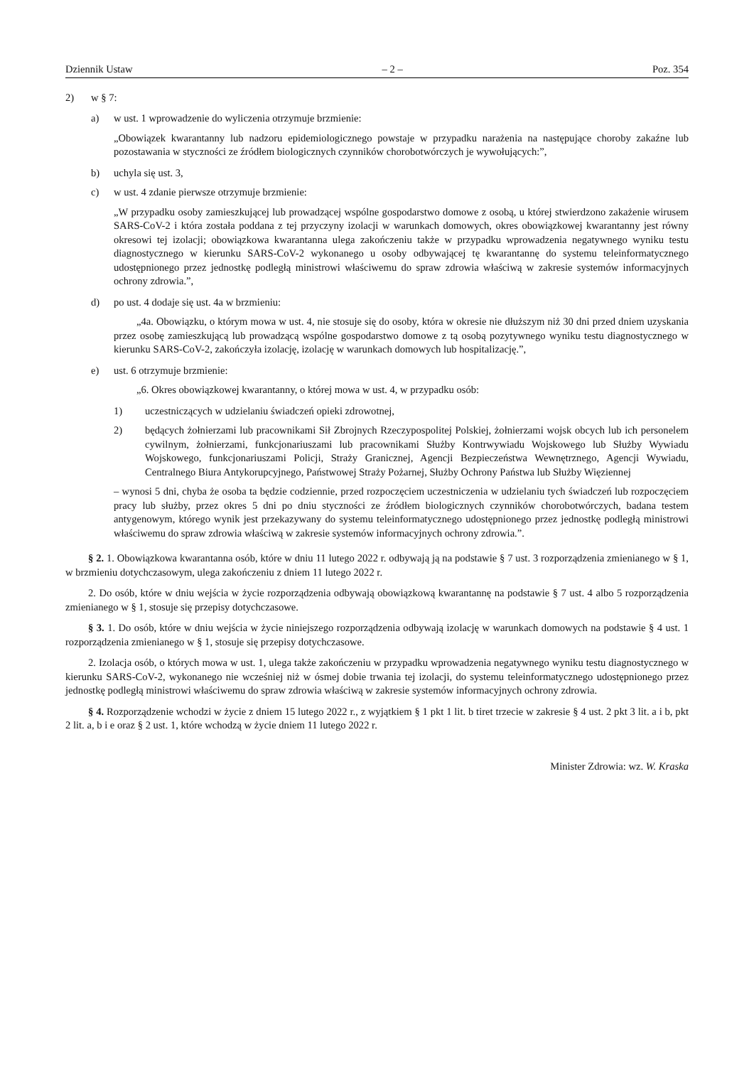Dziennik Ustaw – 2 – Poz. 354
2) w § 7:
a) w ust. 1 wprowadzenie do wyliczenia otrzymuje brzmienie:
„Obowiązek kwarantanny lub nadzoru epidemiologicznego powstaje w przypadku narażenia na następujące choroby zakaźne lub pozostawania w styczności ze źródłem biologicznych czynników chorobotwórczych je wywołujących:”,
b) uchyla się ust. 3,
c) w ust. 4 zdanie pierwsze otrzymuje brzmienie:
„W przypadku osoby zamieszkującej lub prowadzącej wspólne gospodarstwo domowe z osobą, u której stwierdzono zakażenie wirusem SARS-CoV-2 i która została poddana z tej przyczyny izolacji w warunkach domowych, okres obowiązkowej kwarantanny jest równy okresowi tej izolacji; obowiązkowa kwarantanna ulega zakończeniu także w przypadku wprowadzenia negatywnego wyniku testu diagnostycznego w kierunku SARS-CoV-2 wykonanego u osoby odbywającej tę kwarantannę do systemu teleinformatycznego udostępnionego przez jednostkę podległą ministrowi właściwemu do spraw zdrowia właściwą w zakresie systemów informacyjnych ochrony zdrowia.”,
d) po ust. 4 dodaje się ust. 4a w brzmieniu:
„4a. Obowiązku, o którym mowa w ust. 4, nie stosuje się do osoby, która w okresie nie dłuższym niż 30 dni przed dniem uzyskania przez osobę zamieszkującą lub prowadzącą wspólne gospodarstwo domowe z tą osobą pozytywnego wyniku testu diagnostycznego w kierunku SARS-CoV-2, zakończyła izolację, izolację w warunkach domowych lub hospitalizację.”,
e) ust. 6 otrzymuje brzmienie:
„6. Okres obowiązkowej kwarantanny, o której mowa w ust. 4, w przypadku osób:
1) uczestniczących w udzielaniu świadczeń opieki zdrowotnej,
2) będących żołnierzami lub pracownikami Sił Zbrojnych Rzeczypospolitej Polskiej, żołnierzami wojsk obcych lub ich personelem cywilnym, żołnierzami, funkcjonariuszami lub pracownikami Służby Kontrwywiadu Wojskowego lub Służby Wywiadu Wojskowego, funkcjonariuszami Policji, Straży Granicznej, Agencji Bezpieczeństwa Wewnętrznego, Agencji Wywiadu, Centralnego Biura Antykorupcyjnego, Państwowej Straży Pożarnej, Służby Ochrony Państwa lub Służby Więziennej
– wynosi 5 dni, chyba że osoba ta będzie codziennie, przed rozpoczęciem uczestniczenia w udzielaniu tych świadczeń lub rozpoczęciem pracy lub służby, przez okres 5 dni po dniu styczności ze źródłem biologicznych czynników chorobotwórczych, badana testem antygenowym, którego wynik jest przekazywany do systemu teleinformatycznego udostępnionego przez jednostkę podległą ministrowi właściwemu do spraw zdrowia właściwą w zakresie systemów informacyjnych ochrony zdrowia.”.
§ 2. 1. Obowiązkowa kwarantanna osób, które w dniu 11 lutego 2022 r. odbywają ją na podstawie § 7 ust. 3 rozporządzenia zmienianego w § 1, w brzmieniu dotychczasowym, ulega zakończeniu z dniem 11 lutego 2022 r.
2. Do osób, które w dniu wejścia w życie rozporządzenia odbywają obowiązkową kwarantannę na podstawie § 7 ust. 4 albo 5 rozporządzenia zmienianego w § 1, stosuje się przepisy dotychczasowe.
§ 3. 1. Do osób, które w dniu wejścia w życie niniejszego rozporządzenia odbywają izolację w warunkach domowych na podstawie § 4 ust. 1 rozporządzenia zmienianego w § 1, stosuje się przepisy dotychczasowe.
2. Izolacja osób, o których mowa w ust. 1, ulega także zakończeniu w przypadku wprowadzenia negatywnego wyniku testu diagnostycznego w kierunku SARS-CoV-2, wykonanego nie wcześniej niż w ósmej dobie trwania tej izolacji, do systemu teleinformatycznego udostępnionego przez jednostkę podległą ministrowi właściwemu do spraw zdrowia właściwą w zakresie systemów informacyjnych ochrony zdrowia.
§ 4. Rozporządzenie wchodzi w życie z dniem 15 lutego 2022 r., z wyjątkiem § 1 pkt 1 lit. b tiret trzecie w zakresie § 4 ust. 2 pkt 3 lit. a i b, pkt 2 lit. a, b i e oraz § 2 ust. 1, które wchodzą w życie dniem 11 lutego 2022 r.
Minister Zdrowia: wz. W. Kraska